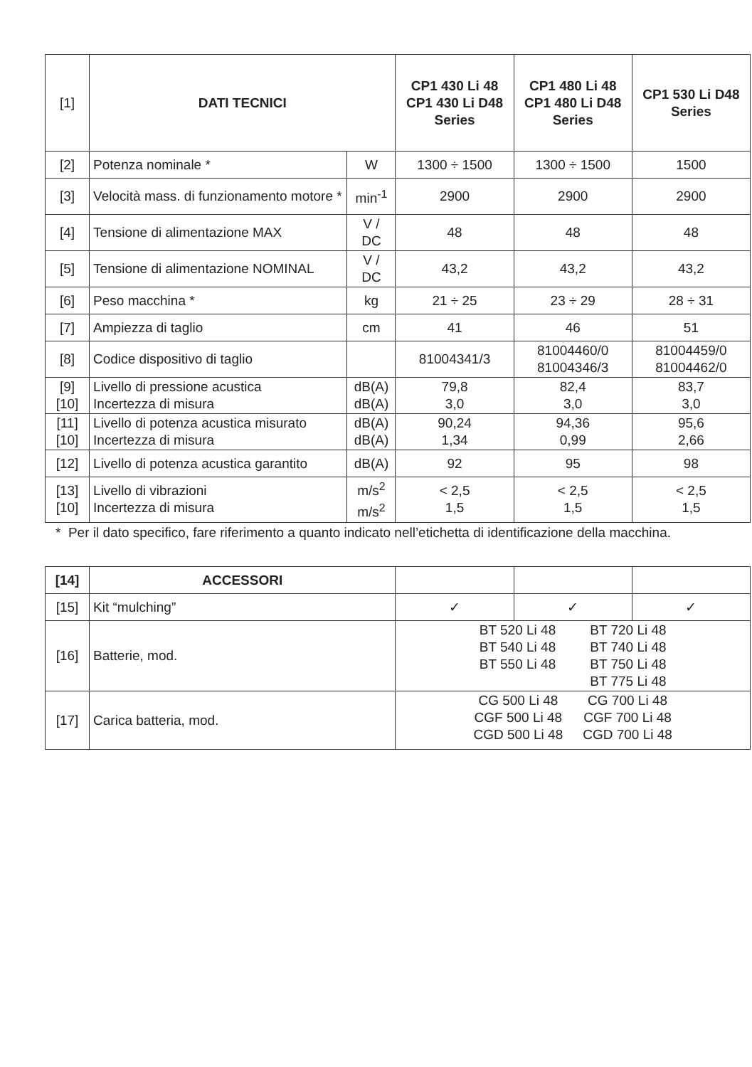| [1] | DATI TECNICI | | CP1 430 Li 48 CP1 430 Li D48 Series | CP1 480 Li 48 CP1 480 Li D48 Series | CP1 530 Li D48 Series |
| [2] | Potenza nominale * | W | 1300 ÷ 1500 | 1300 ÷ 1500 | 1500 |
| [3] | Velocità mass. di funzionamento motore * | min<sup>-1</sup> | 2900 | 2900 | 2900 |
| [4] | Tensione di alimentazione MAX | V / DC | 48 | 48 | 48 |
| [5] | Tensione di alimentazione NOMINAL | V / DC | 43,2 | 43,2 | 43,2 |
| [6] | Peso macchina * | kg | 21 ÷ 25 | 23 ÷ 29 | 28 ÷ 31 |
| [7] | Ampiezza di taglio | cm | 41 | 46 | 51 |
| [8] | Codice dispositivo di taglio | | 81004341/3 | 81004460/0 81004346/3 | 81004459/0 81004462/0 |
| [9] [10] | Livello di pressione acustica Incertezza di misura | dB(A) dB(A) | 79,8 3,0 | 82,4 3,0 | 83,7 3,0 |
| [11] [10] | Livello di potenza acustica misurato Incertezza di misura | dB(A) dB(A) | 90,24 1,34 | 94,36 0,99 | 95,6 2,66 |
| [12] | Livello di potenza acustica garantito | dB(A) | 92 | 95 | 98 |
| [13] [10] | Livello di vibrazioni Incertezza di misura | m/s<sup>2</sup> m/s<sup>2</sup> | < 2,5 1,5 | < 2,5 1,5 | < 2,5 1,5 |
* Per il dato specifico, fare riferimento a quanto indicato nell’etichetta di identificazione della macchina.
| [14] | ACCESSORI | | | |
| [15] | Kit “mulching” | ✓ | ✓ | ✓ |
| [16] | Batterie, mod. | BT 520 Li 48 BT 540 Li 48 BT 550 Li 48 BT 720 Li 48 BT 740 Li 48 BT 750 Li 48 BT 775 Li 48 | | |
| [17] | Carica batteria, mod. | CG 500 Li 48 CGF 500 Li 48 CGD 500 Li 48 CG 700 Li 48 CGF 700 Li 48 CGD 700 Li 48 | | |